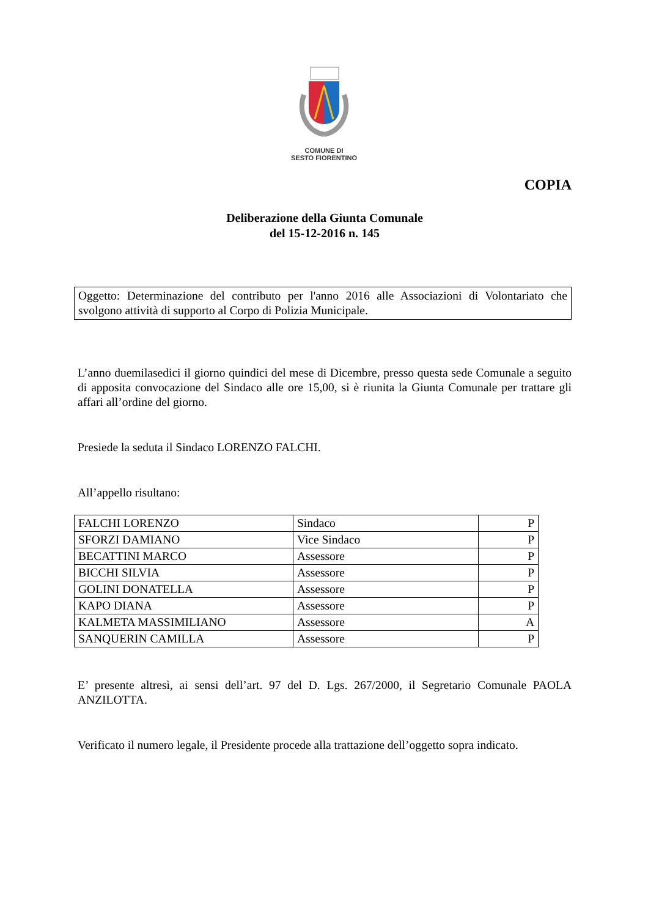COMUNE DI
SESTO FIORENTINO
COPIA
Deliberazione della Giunta Comunale
del 15-12-2016 n. 145
Oggetto: Determinazione del contributo per l'anno 2016 alle Associazioni di Volontariato che svolgono attività di supporto al Corpo di Polizia Municipale.
L’anno duemilasedici il giorno quindici del mese di Dicembre, presso questa sede Comunale a seguito di apposita convocazione del Sindaco alle ore 15,00, si è riunita la Giunta Comunale per trattare gli affari all’ordine del giorno.
Presiede la seduta il Sindaco LORENZO FALCHI.
All’appello risultano:
| FALCHI LORENZO | Sindaco | P |
| SFORZI DAMIANO | Vice Sindaco | P |
| BECATTINI MARCO | Assessore | P |
| BICCHI SILVIA | Assessore | P |
| GOLINI DONATELLA | Assessore | P |
| KAPO DIANA | Assessore | P |
| KALMETA MASSIMILIANO | Assessore | A |
| SANQUERIN CAMILLA | Assessore | P |
E’ presente altresì, ai sensi dell’art. 97 del D. Lgs. 267/2000, il Segretario Comunale PAOLA ANZILOTTA.
Verificato il numero legale, il Presidente procede alla trattazione dell’oggetto sopra indicato.